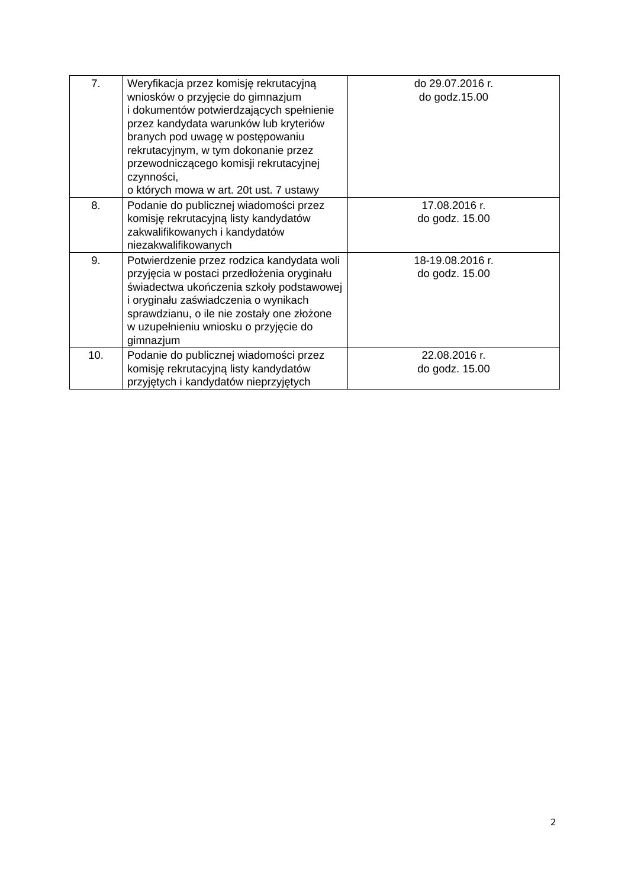| 7. | Weryfikacja przez komisję rekrutacyjną wniosków o przyjęcie do gimnazjum i dokumentów potwierdzających spełnienie przez kandydata warunków lub kryteriów branych pod uwagę w postępowaniu rekrutacyjnym, w tym dokonanie przez przewodniczącego komisji rekrutacyjnej czynności, o których mowa w art. 20t ust. 7 ustawy | do 29.07.2016 r. do godz.15.00 |
| 8. | Podanie do publicznej wiadomości przez komisję rekrutacyjną listy kandydatów zakwalifikowanych i kandydatów niezakwalifikowanych | 17.08.2016 r. do godz. 15.00 |
| 9. | Potwierdzenie przez rodzica kandydata woli przyjęcia w postaci przedłożenia oryginału świadectwa ukończenia szkoły podstawowej i oryginału zaświadczenia o wynikach sprawdzianu, o ile nie zostały one złożone w uzupełnieniu wniosku o przyjęcie do gimnazjum | 18-19.08.2016 r. do godz. 15.00 |
| 10. | Podanie do publicznej wiadomości przez komisję rekrutacyjną listy kandydatów przyjętych i kandydatów nieprzyjętych | 22.08.2016 r. do godz. 15.00 |
2